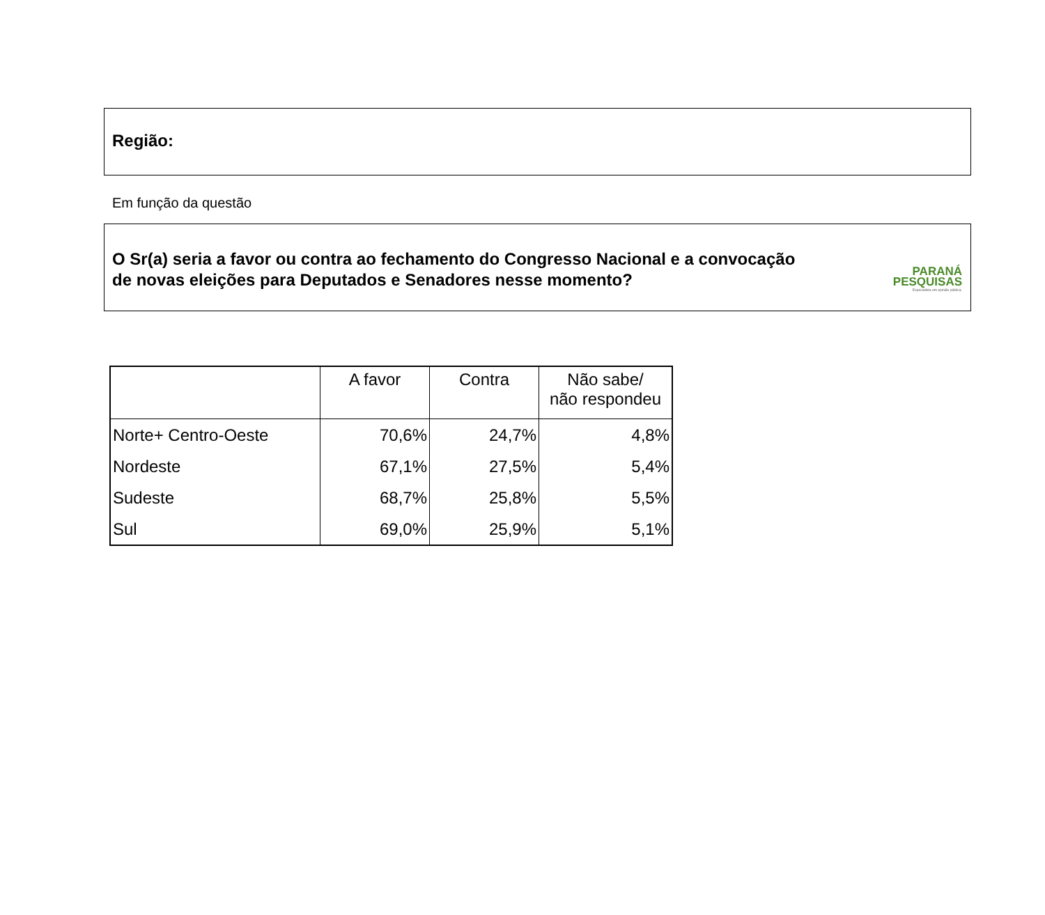Região:
Em função da questão
O Sr(a) seria a favor ou contra ao fechamento do Congresso Nacional e a convocação
de novas eleições para Deputados e Senadores nesse momento?
PARANÁ
PESQUISAS
Especialista em opinião pública.
| | A favor | Contra | Não sabe/ não respondeu |
| --- | --- | --- | --- |
| Norte+ Centro-Oeste | 70,6% | 24,7% | 4,8% |
| Nordeste | 67,1% | 27,5% | 5,4% |
| Sudeste | 68,7% | 25,8% | 5,5% |
| Sul | 69,0% | 25,9% | 5,1% |